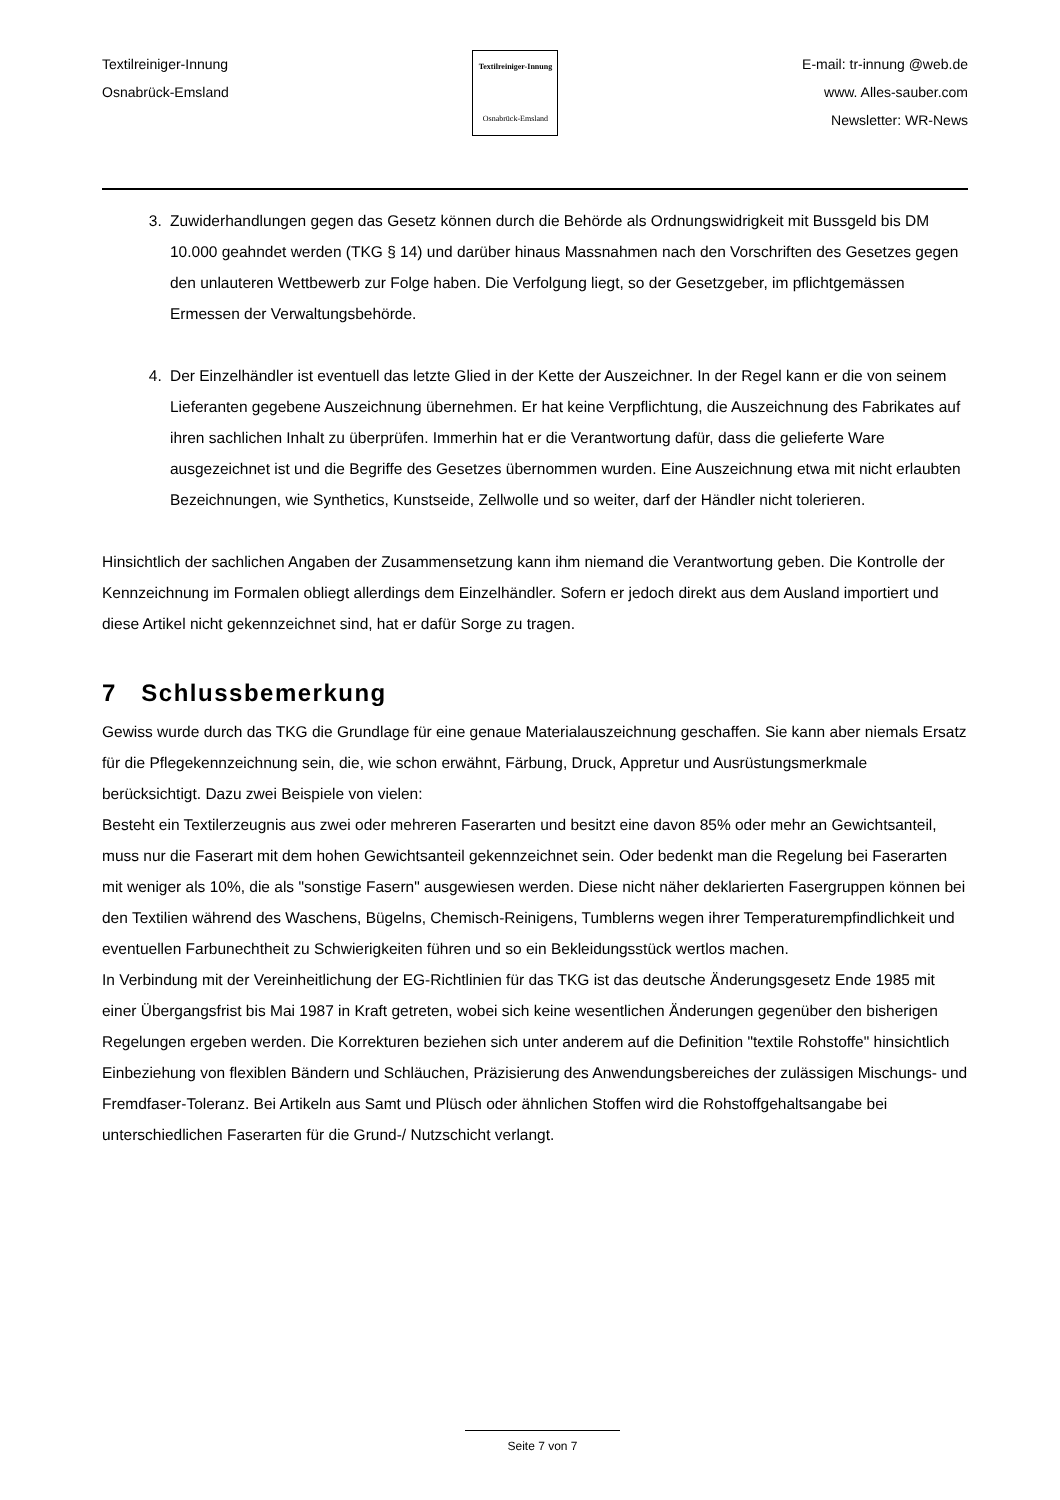Textilreiniger-Innung
Osnabrück-Emsland
Textilreiniger-Innung
Osnabrück-Emsland
E-mail: tr-innung @web.de
www. Alles-sauber.com
Newsletter: WR-News
3. Zuwiderhandlungen gegen das Gesetz können durch die Behörde als Ordnungswidrigkeit mit Bussgeld bis DM 10.000 geahndet werden (TKG § 14) und darüber hinaus Massnahmen nach den Vorschriften des Gesetzes gegen den unlauteren Wettbewerb zur Folge haben. Die Verfolgung liegt, so der Gesetzgeber, im pflichtgemässen Ermessen der Verwaltungsbehörde.
4. Der Einzelhändler ist eventuell das letzte Glied in der Kette der Auszeichner. In der Regel kann er die von seinem Lieferanten gegebene Auszeichnung übernehmen. Er hat keine Verpflichtung, die Auszeichnung des Fabrikates auf ihren sachlichen Inhalt zu überprüfen. Immerhin hat er die Verantwortung dafür, dass die gelieferte Ware ausgezeichnet ist und die Begriffe des Gesetzes übernommen wurden. Eine Auszeichnung etwa mit nicht erlaubten Bezeichnungen, wie Synthetics, Kunstseide, Zellwolle und so weiter, darf der Händler nicht tolerieren.
Hinsichtlich der sachlichen Angaben der Zusammensetzung kann ihm niemand die Verantwortung geben. Die Kontrolle der Kennzeichnung im Formalen obliegt allerdings dem Einzelhändler. Sofern er jedoch direkt aus dem Ausland importiert und diese Artikel nicht gekennzeichnet sind, hat er dafür Sorge zu tragen.
7 Schlussbemerkung
Gewiss wurde durch das TKG die Grundlage für eine genaue Materialauszeichnung geschaffen. Sie kann aber niemals Ersatz für die Pflegekennzeichnung sein, die, wie schon erwähnt, Färbung, Druck, Appretur und Ausrüstungsmerkmale berücksichtigt. Dazu zwei Beispiele von vielen:
Besteht ein Textilerzeugnis aus zwei oder mehreren Faserarten und besitzt eine davon 85% oder mehr an Gewichtsanteil, muss nur die Faserart mit dem hohen Gewichtsanteil gekennzeichnet sein. Oder bedenkt man die Regelung bei Faserarten mit weniger als 10%, die als "sonstige Fasern" ausgewiesen werden. Diese nicht näher deklarierten Fasergruppen können bei den Textilien während des Waschens, Bügelns, Chemisch-Reinigens, Tumblerns wegen ihrer Temperaturempfindlichkeit und eventuellen Farbunechtheit zu Schwierigkeiten führen und so ein Bekleidungsstück wertlos machen.
In Verbindung mit der Vereinheitlichung der EG-Richtlinien für das TKG ist das deutsche Änderungsgesetz Ende 1985 mit einer Übergangsfrist bis Mai 1987 in Kraft getreten, wobei sich keine wesentlichen Änderungen gegenüber den bisherigen Regelungen ergeben werden. Die Korrekturen beziehen sich unter anderem auf die Definition "textile Rohstoffe" hinsichtlich Einbeziehung von flexiblen Bändern und Schläuchen, Präzisierung des Anwendungsbereiches der zulässigen Mischungs- und Fremdfaser-Toleranz. Bei Artikeln aus Samt und Plüsch oder ähnlichen Stoffen wird die Rohstoffgehaltsangabe bei unterschiedlichen Faserarten für die Grund-/ Nutzschicht verlangt.
Seite 7 von 7